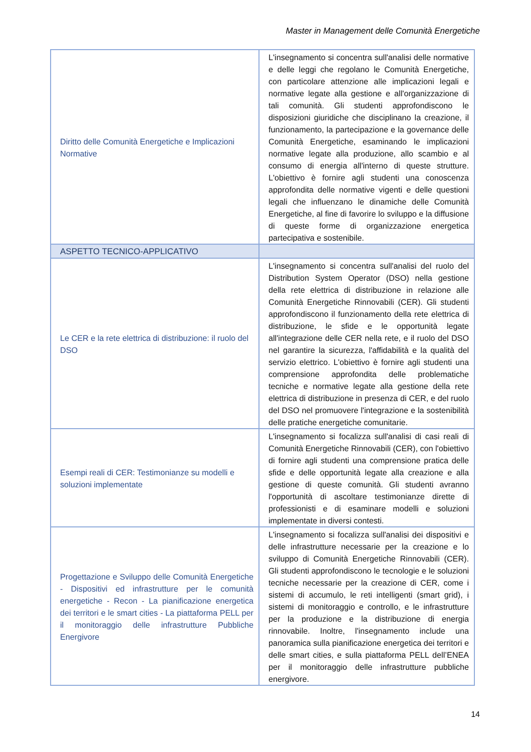Master in Management delle Comunità Energetiche
| Diritto delle Comunità Energetiche e Implicazioni Normative | L'insegnamento si concentra sull'analisi delle normative e delle leggi che regolano le Comunità Energetiche, con particolare attenzione alle implicazioni legali e normative legate alla gestione e all'organizzazione di tali comunità. Gli studenti approfondiscono le disposizioni giuridiche che disciplinano la creazione, il funzionamento, la partecipazione e la governance delle Comunità Energetiche, esaminando le implicazioni normative legate alla produzione, allo scambio e al consumo di energia all'interno di queste strutture. L'obiettivo è fornire agli studenti una conoscenza approfondita delle normative vigenti e delle questioni legali che influenzano le dinamiche delle Comunità Energetiche, al fine di favorire lo sviluppo e la diffusione di queste forme di organizzazione energetica partecipativa e sostenibile. |
| ASPETTO TECNICO-APPLICATIVO | |
| Le CER e la rete elettrica di distribuzione: il ruolo del DSO | L'insegnamento si concentra sull'analisi del ruolo del Distribution System Operator (DSO) nella gestione della rete elettrica di distribuzione in relazione alle Comunità Energetiche Rinnovabili (CER). Gli studenti approfondiscono il funzionamento della rete elettrica di distribuzione, le sfide e le opportunità legate all'integrazione delle CER nella rete, e il ruolo del DSO nel garantire la sicurezza, l'affidabilità e la qualità del servizio elettrico. L'obiettivo è fornire agli studenti una comprensione approfondita delle problematiche tecniche e normative legate alla gestione della rete elettrica di distribuzione in presenza di CER, e del ruolo del DSO nel promuovere l'integrazione e la sostenibilità delle pratiche energetiche comunitarie. |
| Esempi reali di CER: Testimonianze su modelli e soluzioni implementate | L'insegnamento si focalizza sull'analisi di casi reali di Comunità Energetiche Rinnovabili (CER), con l'obiettivo di fornire agli studenti una comprensione pratica delle sfide e delle opportunità legate alla creazione e alla gestione di queste comunità. Gli studenti avranno l'opportunità di ascoltare testimonianze dirette di professionisti e di esaminare modelli e soluzioni implementate in diversi contesti. |
| Progettazione e Sviluppo delle Comunità Energetiche - Dispositivi ed infrastrutture per le comunità energetiche - Recon - La pianificazione energetica dei territori e le smart cities - La piattaforma PELL per il monitoraggio delle infrastrutture Pubbliche Energivore | L'insegnamento si focalizza sull'analisi dei dispositivi e delle infrastrutture necessarie per la creazione e lo sviluppo di Comunità Energetiche Rinnovabili (CER). Gli studenti approfondiscono le tecnologie e le soluzioni tecniche necessarie per la creazione di CER, come i sistemi di accumulo, le reti intelligenti (smart grid), i sistemi di monitoraggio e controllo, e le infrastrutture per la produzione e la distribuzione di energia rinnovabile. Inoltre, l'insegnamento include una panoramica sulla pianificazione energetica dei territori e delle smart cities, e sulla piattaforma PELL dell’ENEA per il monitoraggio delle infrastrutture pubbliche energivore. |
14